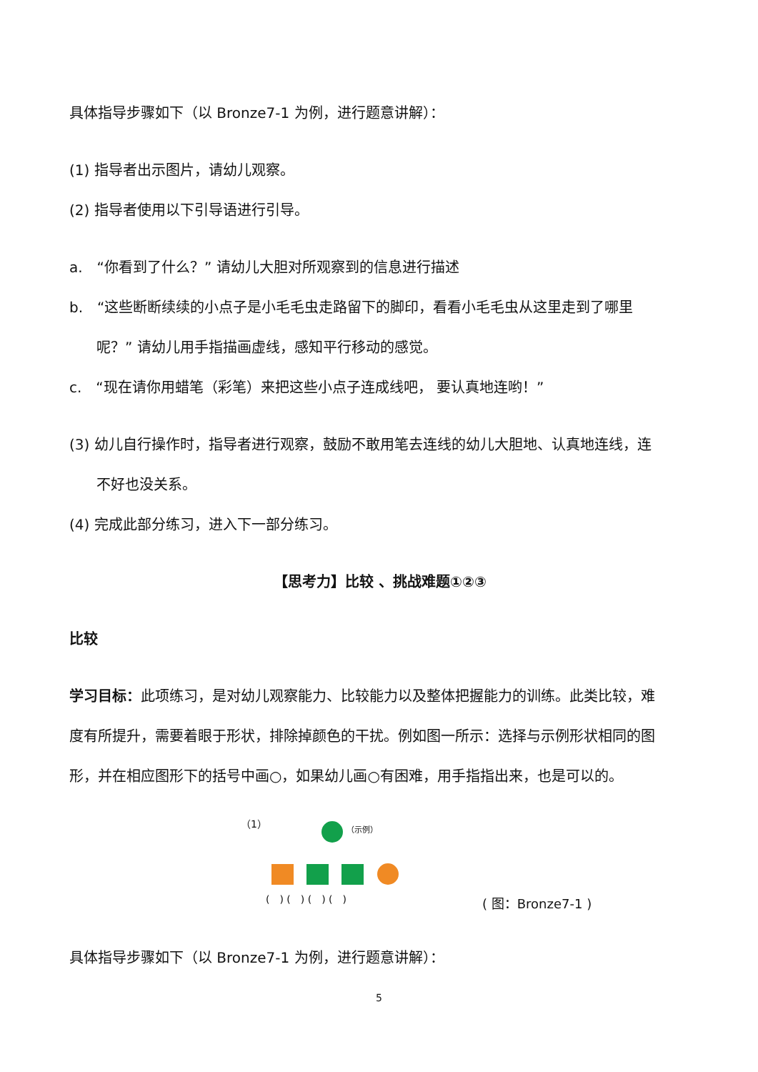具体指导步骤如下（以 Bronze7-1 为例，进行题意讲解）：
(1) 指导者出示图片，请幼儿观察。
(2) 指导者使用以下引导语进行引导。
a.　“你看到了什么？” 请幼儿大胆对所观察到的信息进行描述
b.　“这些断断续续的小点子是小毛毛虫走路留下的脚印，看看小毛毛虫从这里走到了哪里
呢？” 请幼儿用手指描画虚线，感知平行移动的感觉。
c.　“现在请你用蜡笔（彩笔）来把这些小点子连成线吧， 要认真地连哟！”
(3) 幼儿自行操作时，指导者进行观察，鼓励不敢用笔去连线的幼儿大胆地、认真地连线，连
不好也没关系。
(4) 完成此部分练习，进入下一部分练习。
【思考力】比较 、挑战难题①②③
比较
学习目标：此项练习，是对幼儿观察能力、比较能力以及整体把握能力的训练。此类比较，难
度有所提升，需要着眼于形状，排除掉颜色的干扰。例如图一所示：选择与示例形状相同的图
形，并在相应图形下的括号中画○，如果幼儿画○有困难，用手指指出来，也是可以的。
（1） （示例）
(　) (　) (　) (　) ( 图：Bronze7-1 )
具体指导步骤如下（以 Bronze7-1 为例，进行题意讲解）：
5